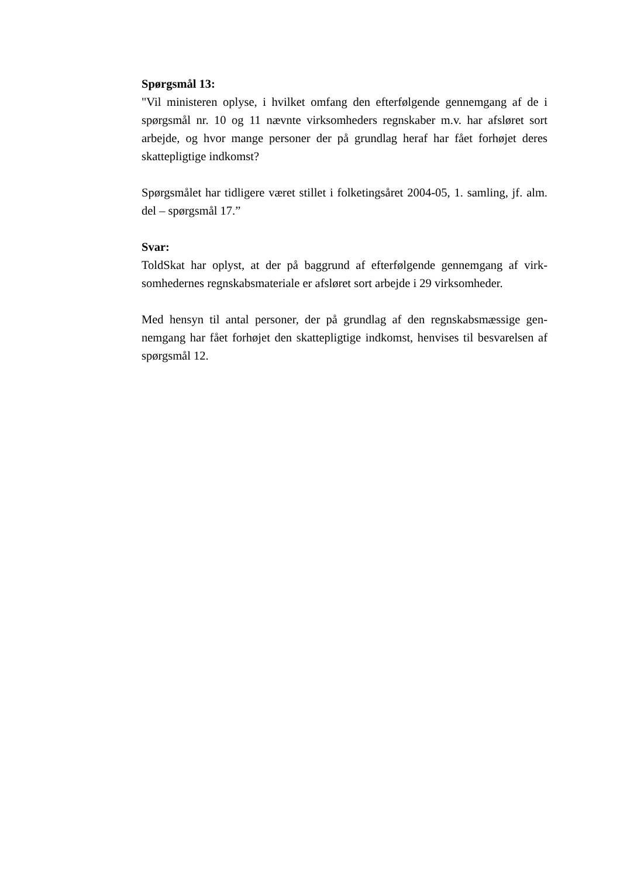Spørgsmål 13:
"Vil ministeren oplyse, i hvilket omfang den efterfølgende gennemgang af de i spørgsmål nr. 10 og 11 nævnte virksomheders regnskaber m.v. har afsløret sort arbejde, og hvor mange personer der på grundlag heraf har fået forhøjet deres skattepligtige indkomst?
Spørgsmålet har tidligere været stillet i folketingsåret 2004-05, 1. samling, jf. alm. del – spørgsmål 17.”
Svar:
ToldSkat har oplyst, at der på baggrund af efterfølgende gennemgang af virk-somhedernes regnskabsmateriale er afsløret sort arbejde i 29 virksomheder.
Med hensyn til antal personer, der på grundlag af den regnskabsmæssige gen-nemgang har fået forhøjet den skattepligtige indkomst, henvises til besvarelsen af spørgsmål 12.